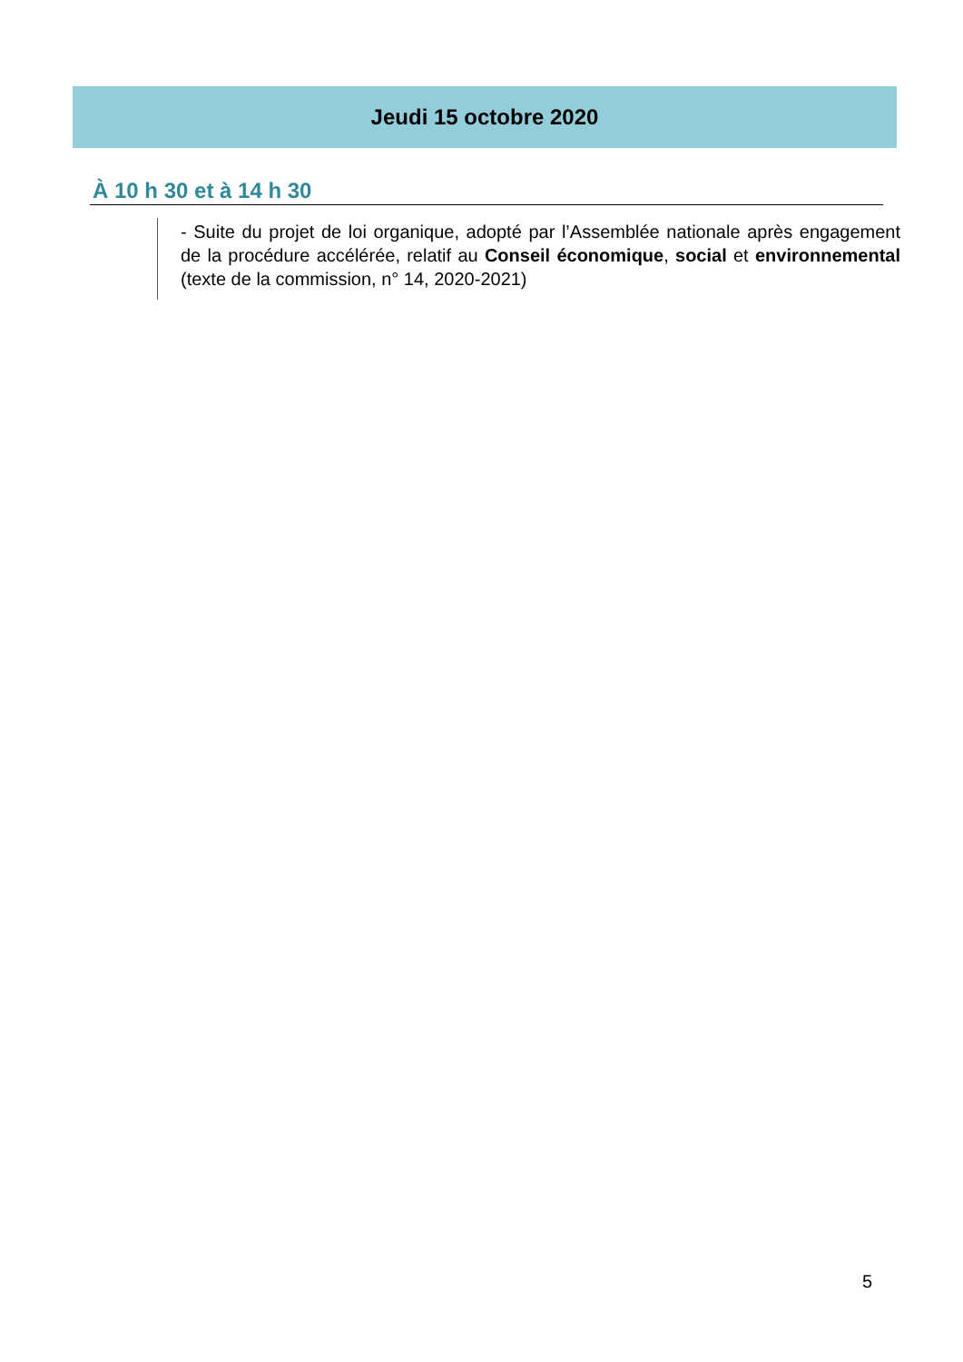Jeudi 15 octobre 2020
À 10 h 30 et à 14 h 30
- Suite du projet de loi organique, adopté par l’Assemblée nationale après engagement de la procédure accélérée, relatif au Conseil économique, social et environnemental (texte de la commission, n° 14, 2020-2021)
5